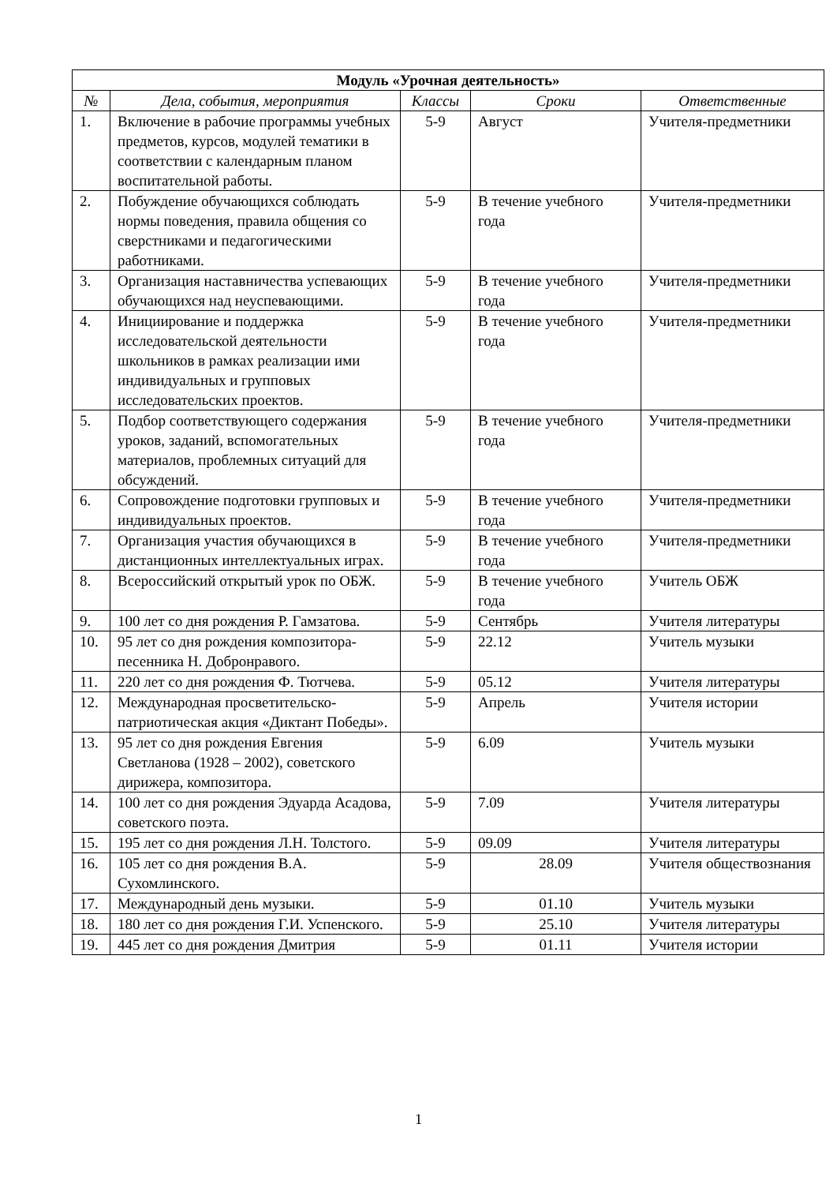| Модуль «Урочная деятельность» | | | | |
| --- | --- | --- | --- | --- |
| № | Дела, события, мероприятия | Классы | Сроки | Ответственные |
| 1. | Включение в рабочие программы учебных предметов, курсов, модулей тематики в соответствии с календарным планом воспитательной работы. | 5-9 | Август | Учителя-предметники |
| 2. | Побуждение обучающихся соблюдать нормы поведения, правила общения со сверстниками и педагогическими работниками. | 5-9 | В течение учебного года | Учителя-предметники |
| 3. | Организация наставничества успевающих обучающихся над неуспевающими. | 5-9 | В течение учебного года | Учителя-предметники |
| 4. | Инициирование и поддержка исследовательской деятельности школьников в рамках реализации ими индивидуальных и групповых исследовательских проектов. | 5-9 | В течение учебного года | Учителя-предметники |
| 5. | Подбор соответствующего содержания уроков, заданий, вспомогательных материалов, проблемных ситуаций для обсуждений. | 5-9 | В течение учебного года | Учителя-предметники |
| 6. | Сопровождение подготовки групповых и индивидуальных проектов. | 5-9 | В течение учебного года | Учителя-предметники |
| 7. | Организация участия обучающихся в дистанционных интеллектуальных играх. | 5-9 | В течение учебного года | Учителя-предметники |
| 8. | Всероссийский открытый урок по ОБЖ. | 5-9 | В течение учебного года | Учитель ОБЖ |
| 9. | 100 лет со дня рождения Р. Гамзатова. | 5-9 | Сентябрь | Учителя литературы |
| 10. | 95 лет со дня рождения композитора-песенника Н. Добронравого. | 5-9 | 22.12 | Учитель музыки |
| 11. | 220 лет со дня рождения Ф. Тютчева. | 5-9 | 05.12 | Учителя литературы |
| 12. | Международная просветительско-патриотическая акция «Диктант Победы». | 5-9 | Апрель | Учителя истории |
| 13. | 95 лет со дня рождения Евгения Светланова (1928 – 2002), советского дирижера, композитора. | 5-9 | 6.09 | Учитель музыки |
| 14. | 100 лет со дня рождения Эдуарда Асадова, советского поэта. | 5-9 | 7.09 | Учителя литературы |
| 15. | 195 лет со дня рождения Л.Н. Толстого. | 5-9 | 09.09 | Учителя литературы |
| 16. | 105 лет со дня рождения В.А. Сухомлинского. | 5-9 | 28.09 | Учителя обществознания |
| 17. | Международный день музыки. | 5-9 | 01.10 | Учитель музыки |
| 18. | 180 лет со дня рождения Г.И. Успенского. | 5-9 | 25.10 | Учителя литературы |
| 19. | 445 лет со дня рождения Дмитрия | 5-9 | 01.11 | Учителя истории |
1